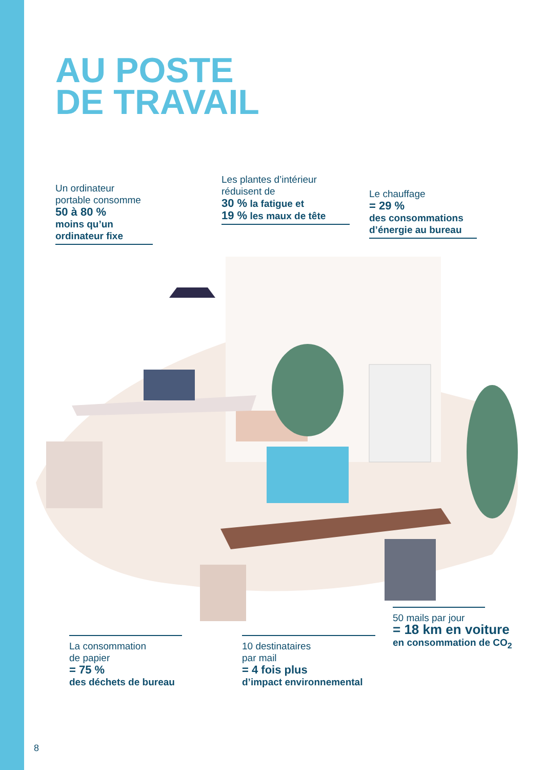AU POSTE
DE TRAVAIL
Un ordinateur
portable consomme
50 à 80 %
moins qu’un
ordinateur fixe
Les plantes d’intérieur
réduisent de
30 % la fatigue et
19 % les maux de tête
Le chauffage
= 29 %
des consommations
d’énergie au bureau
La consommation
de papier
= 75 %
des déchets de bureau
10 destinataires
par mail
= 4 fois plus
d’impact environnemental
50 mails par jour
= 18 km en voiture
en consommation de CO<sub>2</sub>
8